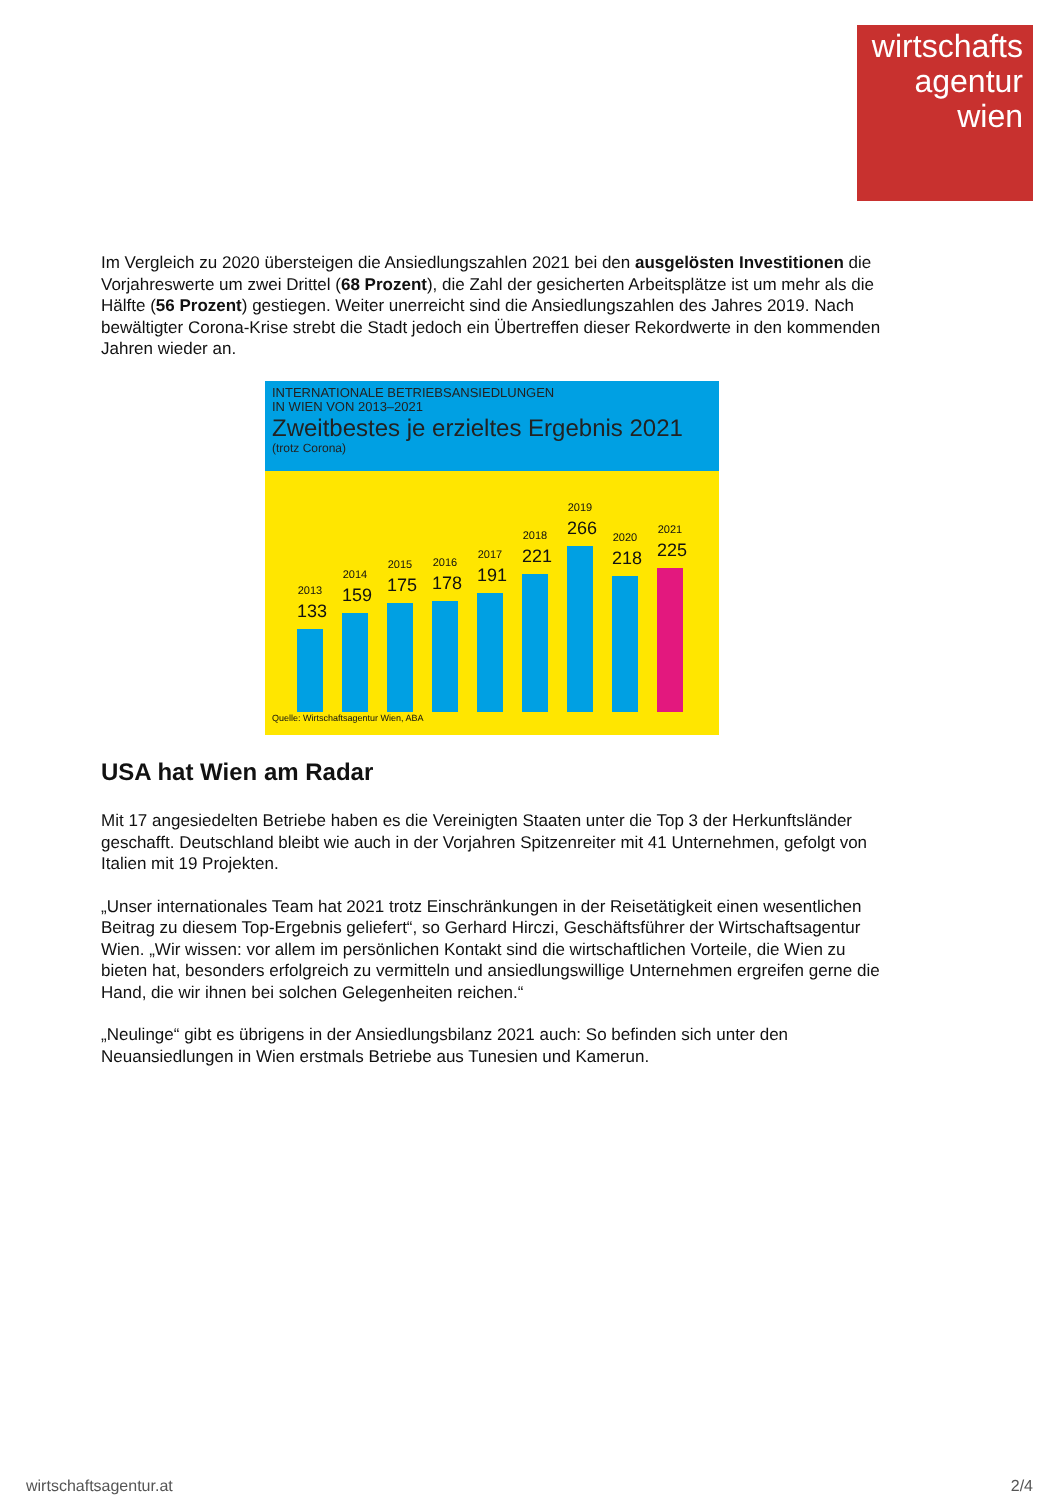wirtschafts
agentur
wien
Im Vergleich zu 2020 übersteigen die Ansiedlungszahlen 2021 bei den ausgelösten Investitionen die Vorjahreswerte um zwei Drittel (68 Prozent), die Zahl der gesicherten Arbeitsplätze ist um mehr als die Hälfte (56 Prozent) gestiegen. Weiter unerreicht sind die Ansiedlungszahlen des Jahres 2019. Nach bewältigter Corona-Krise strebt die Stadt jedoch ein Übertreffen dieser Rekordwerte in den kommenden Jahren wieder an.
INTERNATIONALE BETRIEBSANSIEDLUNGEN
IN WIEN VON 2013–2021
Zweitbestes je erzieltes Ergebnis 2021
(trotz Corona)
2013
133
2014
159
2015
175
2016
178
2017
191
2018
221
2019
266
2020
218
2021
225
Quelle: Wirtschaftsagentur Wien, ABA
USA hat Wien am Radar
Mit 17 angesiedelten Betriebe haben es die Vereinigten Staaten unter die Top 3 der Herkunftsländer geschafft. Deutschland bleibt wie auch in der Vorjahren Spitzenreiter mit 41 Unternehmen, gefolgt von Italien mit 19 Projekten.
„Unser internationales Team hat 2021 trotz Einschränkungen in der Reisetätigkeit einen wesentlichen Beitrag zu diesem Top-Ergebnis geliefert“, so Gerhard Hirczi, Geschäftsführer der Wirtschaftsagentur Wien. „Wir wissen: vor allem im persönlichen Kontakt sind die wirtschaftlichen Vorteile, die Wien zu bieten hat, besonders erfolgreich zu vermitteln und ansiedlungswillige Unternehmen ergreifen gerne die Hand, die wir ihnen bei solchen Gelegenheiten reichen.“
„Neulinge“ gibt es übrigens in der Ansiedlungsbilanz 2021 auch: So befinden sich unter den Neuansiedlungen in Wien erstmals Betriebe aus Tunesien und Kamerun.
wirtschaftsagentur.at 2/4